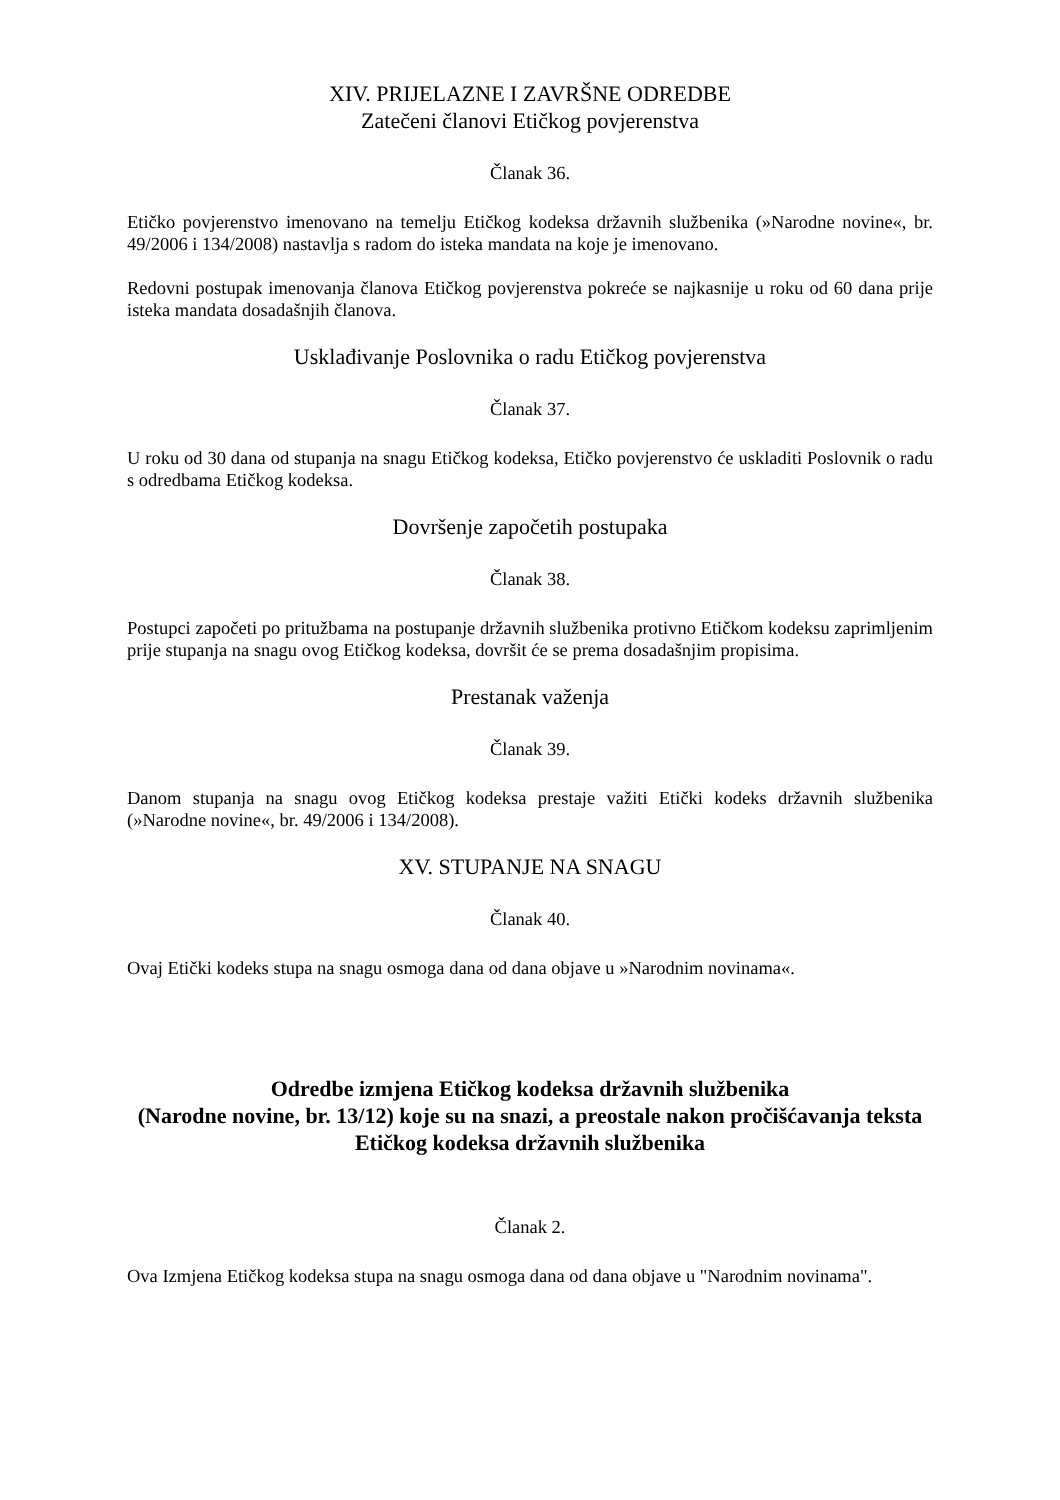XIV. PRIJELAZNE I ZAVRŠNE ODREDBE
Zatečeni članovi Etičkog povjerenstva
Članak 36.
Etičko povjerenstvo imenovano na temelju Etičkog kodeksa državnih službenika (»Narodne novine«, br. 49/2006 i 134/2008) nastavlja s radom do isteka mandata na koje je imenovano.
Redovni postupak imenovanja članova Etičkog povjerenstva pokreće se najkasnije u roku od 60 dana prije isteka mandata dosadašnjih članova.
Usklađivanje Poslovnika o radu Etičkog povjerenstva
Članak 37.
U roku od 30 dana od stupanja na snagu Etičkog kodeksa, Etičko povjerenstvo će uskladiti Poslovnik o radu s odredbama Etičkog kodeksa.
Dovršenje započetih postupaka
Članak 38.
Postupci započeti po pritužbama na postupanje državnih službenika protivno Etičkom kodeksu zaprimljenim prije stupanja na snagu ovog Etičkog kodeksa, dovršit će se prema dosadašnjim propisima.
Prestanak važenja
Članak 39.
Danom stupanja na snagu ovog Etičkog kodeksa prestaje važiti Etički kodeks državnih službenika (»Narodne novine«, br. 49/2006 i 134/2008).
XV. STUPANJE NA SNAGU
Članak 40.
Ovaj Etički kodeks stupa na snagu osmoga dana od dana objave u »Narodnim novinama«.
Odredbe izmjena Etičkog kodeksa državnih službenika
(Narodne novine, br. 13/12) koje su na snazi, a preostale nakon pročišćavanja teksta Etičkog kodeksa državnih službenika
Članak 2.
Ova Izmjena Etičkog kodeksa stupa na snagu osmoga dana od dana objave u "Narodnim novinama".